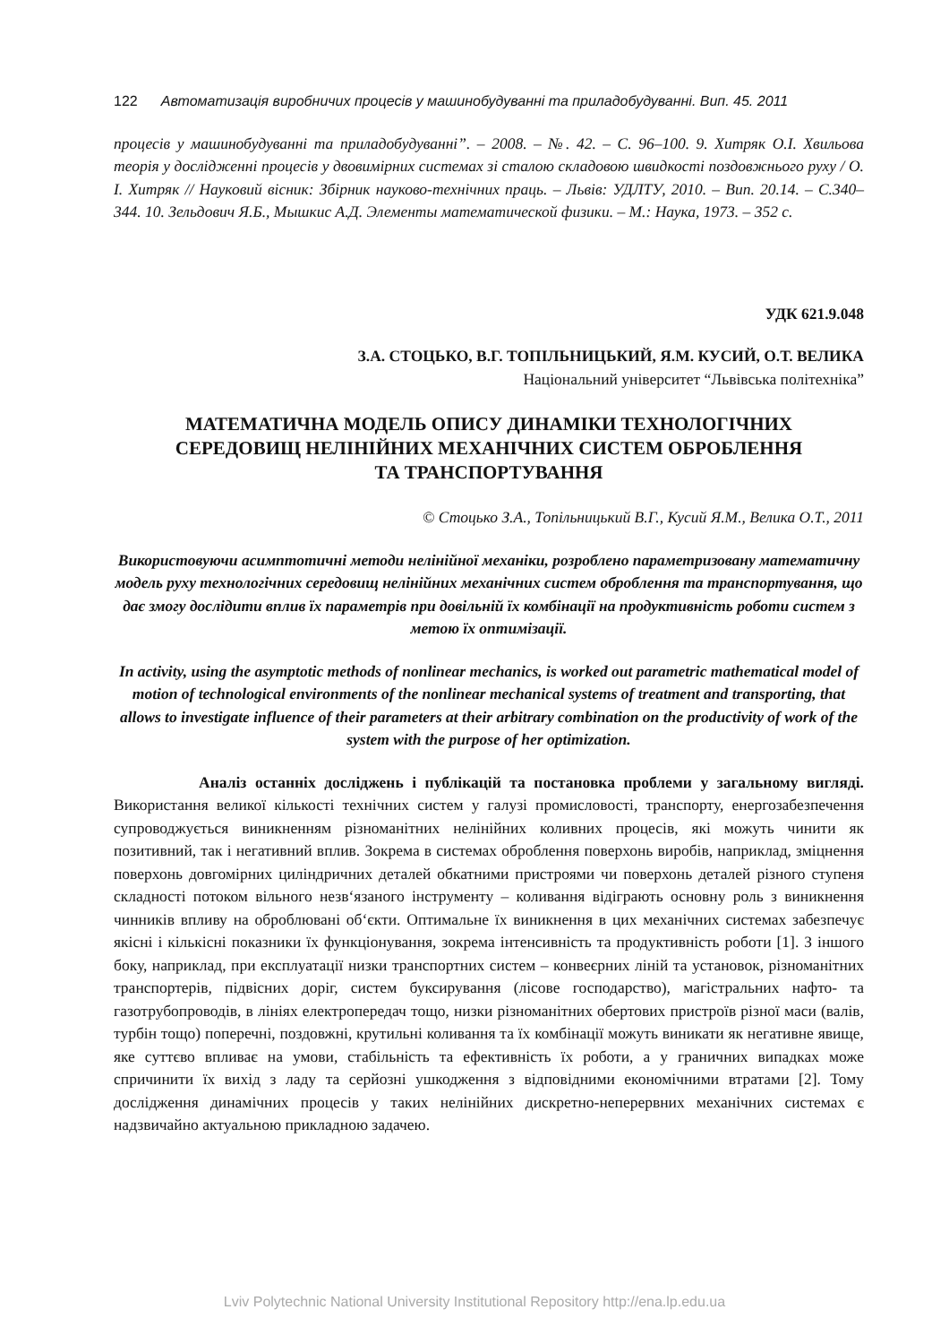122 Автоматизація виробничих процесів у машинобудуванні та приладобудуванні. Вип. 45. 2011
процесів у машинобудуванні та приладобудуванні”. – 2008. – №. 42. – С. 96–100. 9. Хитряк О.І. Хвильова теорія у дослідженні процесів у двовимірних системах зі сталою складовою швидкості поздовжнього руху / О. І. Хитряк // Науковий вісник: Збірник науково-технічних праць. – Львів: УДЛТУ, 2010. – Вип. 20.14. – С.340–344. 10. Зельдович Я.Б., Мышкис А.Д. Элементы математической физики. – М.: Наука, 1973. – 352 с.
УДК 621.9.048
З.А. СТОЦЬКО, В.Г. ТОПІЛЬНИЦЬКИЙ, Я.М. КУСИЙ, О.Т. ВЕЛИКА
Національний університет “Львівська політехніка”
МАТЕМАТИЧНА МОДЕЛЬ ОПИСУ ДИНАМІКИ ТЕХНОЛОГІЧНИХ
СЕРЕДОВИЩ НЕЛІНІЙНИХ МЕХАНІЧНИХ СИСТЕМ ОБРОБЛЕННЯ
ТА ТРАНСПОРТУВАННЯ
© Стоцько З.А., Топільницький В.Г., Кусий Я.М., Велика О.Т., 2011
Використовуючи асимптотичні методи нелінійної механіки, розроблено параметризовану математичну модель руху технологічних середовищ нелінійних механічних систем оброблення та транспортування, що дає змогу дослідити вплив їх параметрів при довільній їх комбінації на продуктивність роботи систем з метою їх оптимізації.
In activity, using the asymptotic methods of nonlinear mechanics, is worked out parametric mathematical model of motion of technological environments of the nonlinear mechanical systems of treatment and transporting, that allows to investigate influence of their parameters at their arbitrary combination on the productivity of work of the system with the purpose of her optimization.
Аналіз останніх досліджень і публікацій та постановка проблеми у загальному вигляді. Використання великої кількості технічних систем у галузі промисловості, транспорту, енергозабезпечення супроводжується виникненням різноманітних нелінійних коливних процесів, які можуть чинити як позитивний, так і негативний вплив. Зокрема в системах оброблення поверхонь виробів, наприклад, зміцнення поверхонь довгомірних циліндричних деталей обкатними пристроями чи поверхонь деталей різного ступеня складності потоком вільного незв‘язаного інструменту – коливання відіграють основну роль з виникнення чинників впливу на оброблювані об‘єкти. Оптимальне їх виникнення в цих механічних системах забезпечує якісні і кількісні показники їх функціонування, зокрема інтенсивність та продуктивність роботи [1]. З іншого боку, наприклад, при експлуатації низки транспортних систем – конвеєрних ліній та установок, різноманітних транспортерів, підвісних доріг, систем буксирування (лісове господарство), магістральних нафто- та газотрубопроводів, в лініях електропередач тощо, низки різноманітних обертових пристроїв різної маси (валів, турбін тощо) поперечні, поздовжні, крутильні коливання та їх комбінації можуть виникати як негативне явище, яке суттєво впливає на умови, стабільність та ефективність їх роботи, а у граничних випадках може спричинити їх вихід з ладу та серйозні ушкодження з відповідними економічними втратами [2]. Тому дослідження динамічних процесів у таких нелінійних дискретно-неперервних механічних системах є надзвичайно актуальною прикладною задачею.
Lviv Polytechnic National University Institutional Repository http://ena.lp.edu.ua